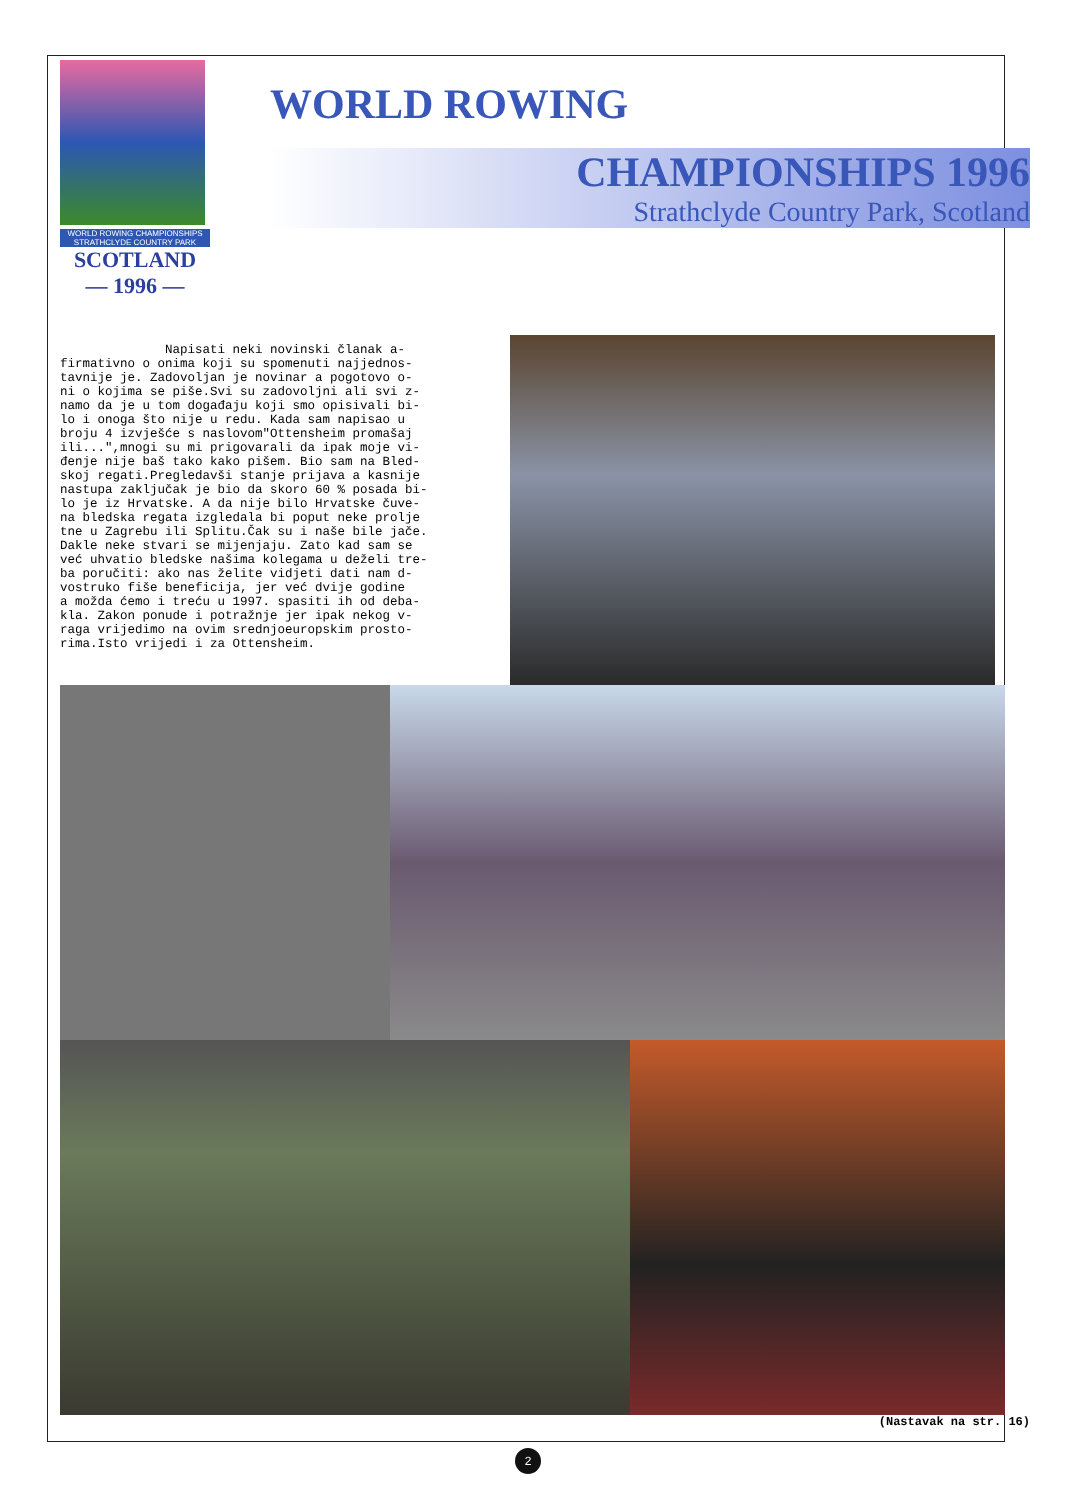WORLD ROWING CHAMPIONSHIPS
STRATHCLYDE COUNTRY PARK
SCOTLAND
— 1996 —
WORLD ROWING
CHAMPIONSHIPS 1996
Strathclyde Country Park, Scotland
Napisati neki novinski članak a- firmativno o onima koji su spomenuti najjednos- tavnije je. Zadovoljan je novinar a pogotovo o- ni o kojima se piše.Svi su zadovoljni ali svi z- namo da je u tom događaju koji smo opisivali bi- lo i onoga što nije u redu. Kada sam napisao u broju 4 izvješće s naslovom"Ottensheim promašaj ili...",mnogi su mi prigovarali da ipak moje vi- đenje nije baš tako kako pišem. Bio sam na Bled- skoj regati.Pregledavši stanje prijava a kasnije nastupa zaključak je bio da skoro 60 % posada bi- lo je iz Hrvatske. A da nije bilo Hrvatske čuve- na bledska regata izgledala bi poput neke prolje tne u Zagrebu ili Splitu.Čak su i naše bile jače. Dakle neke stvari se mijenjaju. Zato kad sam se već uhvatio bledske našima kolegama u deželi tre- ba poručiti: ako nas želite vidjeti dati nam d- vostruko fiše beneficija, jer već dvije godine a možda ćemo i treću u 1997. spasiti ih od deba- kla. Zakon ponude i potražnje jer ipak nekog v- raga vrijedimo na ovim srednjoeuropskim prosto- rima.Isto vrijedi i za Ottensheim.
(Nastavak na str. 16)
2